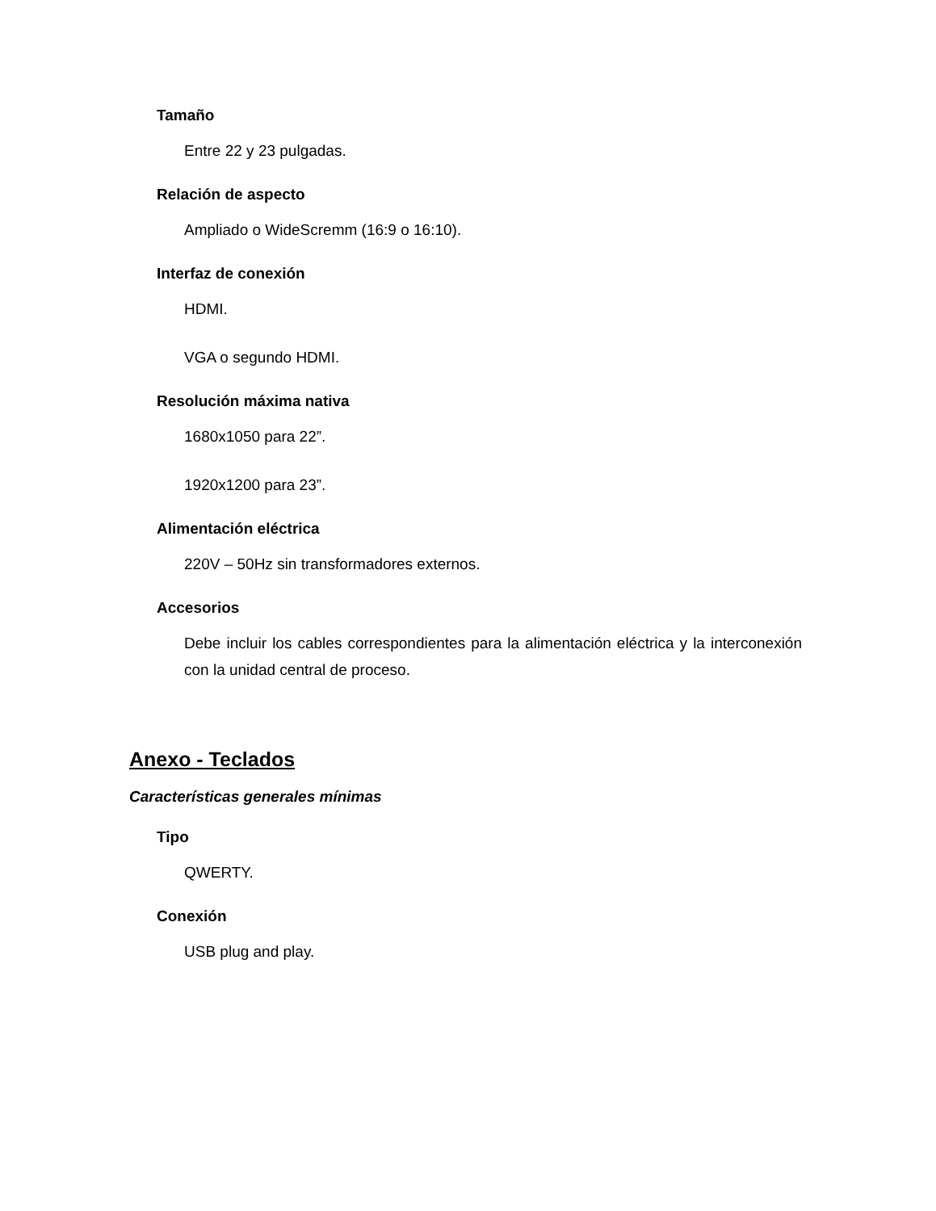Tamaño
Entre 22 y 23 pulgadas.
Relación de aspecto
Ampliado o WideScremm (16:9 o 16:10).
Interfaz de conexión
HDMI.
VGA o segundo HDMI.
Resolución máxima nativa
1680x1050 para 22”.
1920x1200 para 23”.
Alimentación eléctrica
220V – 50Hz sin transformadores externos.
Accesorios
Debe incluir los cables correspondientes para la alimentación eléctrica y la interconexión con la unidad central de proceso.
Anexo - Teclados
Características generales mínimas
Tipo
QWERTY.
Conexión
USB plug and play.